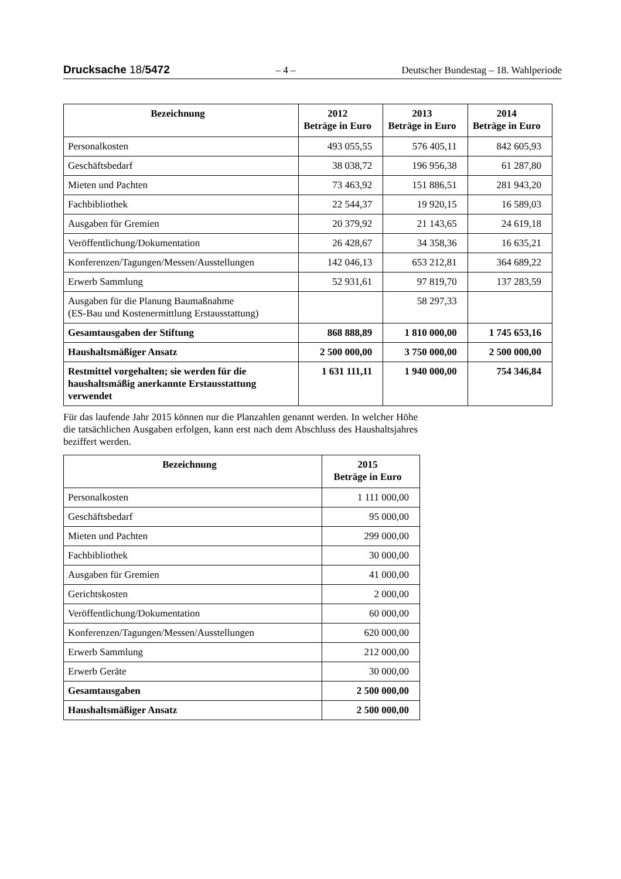Drucksache 18/5472 – 4 – Deutscher Bundestag – 18. Wahlperiode
| Bezeichnung | 2012 Beträge in Euro | 2013 Beträge in Euro | 2014 Beträge in Euro |
| --- | --- | --- | --- |
| Personalkosten | 493 055,55 | 576 405,11 | 842 605,93 |
| Geschäftsbedarf | 38 038,72 | 196 956,38 | 61 287,80 |
| Mieten und Pachten | 73 463,92 | 151 886,51 | 281 943,20 |
| Fachbibliothek | 22 544,37 | 19 920,15 | 16 589,03 |
| Ausgaben für Gremien | 20 379,92 | 21 143,65 | 24 619,18 |
| Veröffentlichung/Dokumentation | 26 428,67 | 34 358,36 | 16 635,21 |
| Konferenzen/Tagungen/Messen/Ausstellungen | 142 046,13 | 653 212,81 | 364 689,22 |
| Erwerb Sammlung | 52 931,61 | 97 819,70 | 137 283,59 |
| Ausgaben für die Planung Baumaßnahme (ES-Bau und Kostenermittlung Erstausstattung) | | 58 297,33 | |
| Gesamtausgaben der Stiftung | 868 888,89 | 1 810 000,00 | 1 745 653,16 |
| Haushaltsmäßiger Ansatz | 2 500 000,00 | 3 750 000,00 | 2 500 000,00 |
| Restmittel vorgehalten; sie werden für die haushaltsmäßig anerkannte Erstausstattung verwendet | 1 631 111,11 | 1 940 000,00 | 754 346,84 |
Für das laufende Jahr 2015 können nur die Planzahlen genannt werden. In welcher Höhe die tatsächlichen Ausgaben erfolgen, kann erst nach dem Abschluss des Haushaltsjahres beziffert werden.
| Bezeichnung | 2015 Beträge in Euro |
| --- | --- |
| Personalkosten | 1 111 000,00 |
| Geschäftsbedarf | 95 000,00 |
| Mieten und Pachten | 299 000,00 |
| Fachbibliothek | 30 000,00 |
| Ausgaben für Gremien | 41 000,00 |
| Gerichtskosten | 2 000,00 |
| Veröffentlichung/Dokumentation | 60 000,00 |
| Konferenzen/Tagungen/Messen/Ausstellungen | 620 000,00 |
| Erwerb Sammlung | 212 000,00 |
| Erwerb Geräte | 30 000,00 |
| Gesamtausgaben | 2 500 000,00 |
| Haushaltsmäßiger Ansatz | 2 500 000,00 |